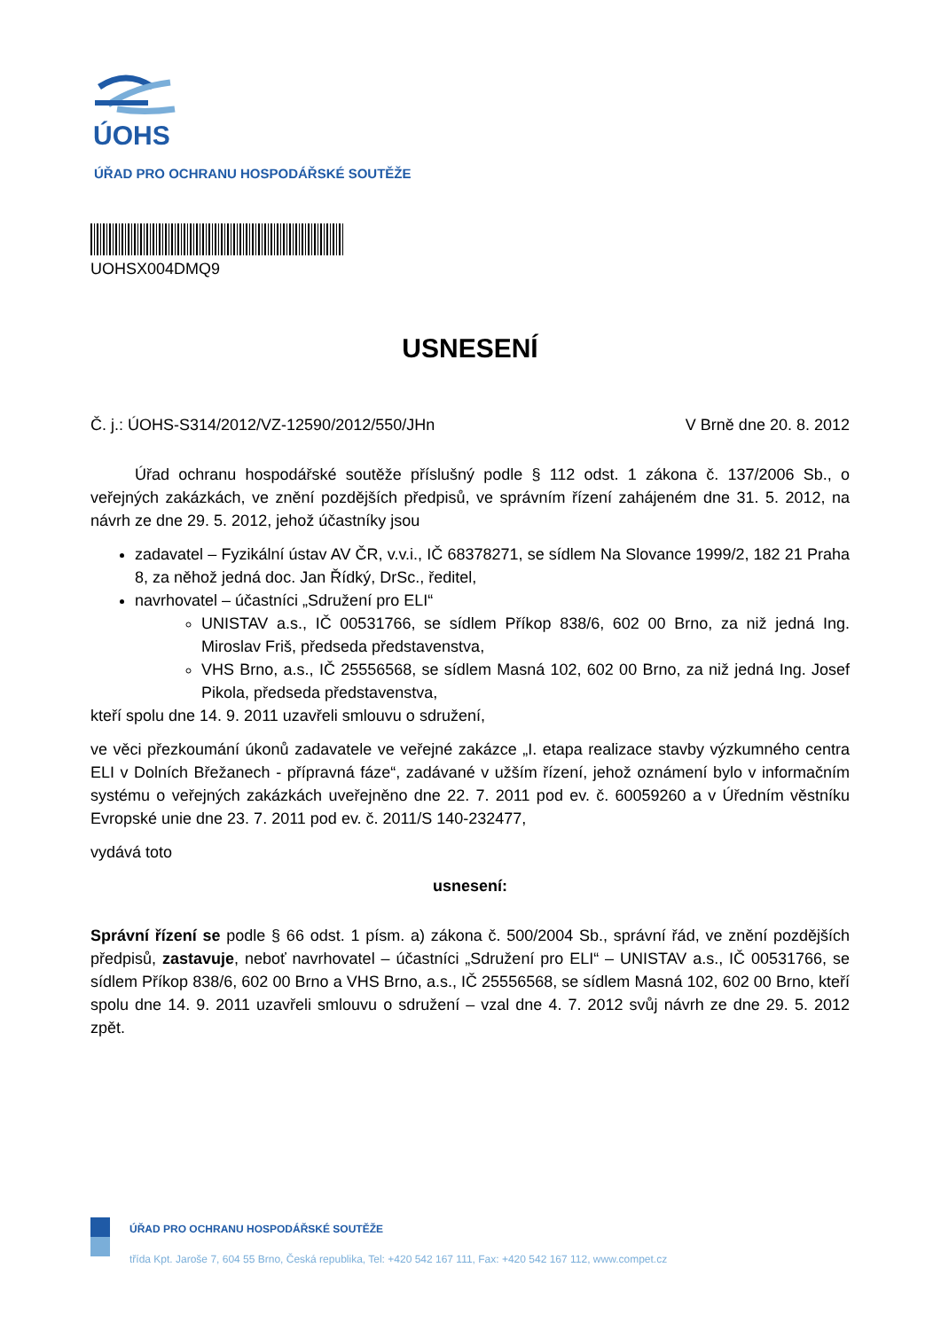ÚOHS
ÚŘAD PRO OCHRANU HOSPODÁŘSKÉ SOUTĚŽE
UOHSX004DMQ9
USNESENÍ
Č. j.: ÚOHS-S314/2012/VZ-12590/2012/550/JHn V Brně dne 20. 8. 2012
Úřad ochranu hospodářské soutěže příslušný podle § 112 odst. 1 zákona č. 137/2006 Sb., o veřejných zakázkách, ve znění pozdějších předpisů, ve správním řízení zahájeném dne 31. 5. 2012, na návrh ze dne 29. 5. 2012, jehož účastníky jsou
zadavatel – Fyzikální ústav AV ČR, v.v.i., IČ 68378271, se sídlem Na Slovance 1999/2, 182 21 Praha 8, za něhož jedná doc. Jan Řídký, DrSc., ředitel,
navrhovatel – účastníci „Sdružení pro ELI“
UNISTAV a.s., IČ 00531766, se sídlem Příkop 838/6, 602 00 Brno, za niž jedná Ing. Miroslav Friš, předseda představenstva,
VHS Brno, a.s., IČ 25556568, se sídlem Masná 102, 602 00 Brno, za niž jedná Ing. Josef Pikola, předseda představenstva,
kteří spolu dne 14. 9. 2011 uzavřeli smlouvu o sdružení,
ve věci přezkoumání úkonů zadavatele ve veřejné zakázce „I. etapa realizace stavby výzkumného centra ELI v Dolních Břežanech - přípravná fáze“, zadávané v užším řízení, jehož oznámení bylo v informačním systému o veřejných zakázkách uveřejněno dne 22. 7. 2011 pod ev. č. 60059260 a v Úředním věstníku Evropské unie dne 23. 7. 2011 pod ev. č. 2011/S 140-232477,
vydává toto
usnesení:
Správní řízení se podle § 66 odst. 1 písm. a) zákona č. 500/2004 Sb., správní řád, ve znění pozdějších předpisů, zastavuje, neboť navrhovatel – účastníci „Sdružení pro ELI“ – UNISTAV a.s., IČ 00531766, se sídlem Příkop 838/6, 602 00 Brno a VHS Brno, a.s., IČ 25556568, se sídlem Masná 102, 602 00 Brno, kteří spolu dne 14. 9. 2011 uzavřeli smlouvu o sdružení – vzal dne 4. 7. 2012 svůj návrh ze dne 29. 5. 2012 zpět.
ÚŘAD PRO OCHRANU HOSPODÁŘSKÉ SOUTĚŽE
třída Kpt. Jaroše 7, 604 55 Brno, Česká republika, Tel: +420 542 167 111, Fax: +420 542 167 112, www.compet.cz